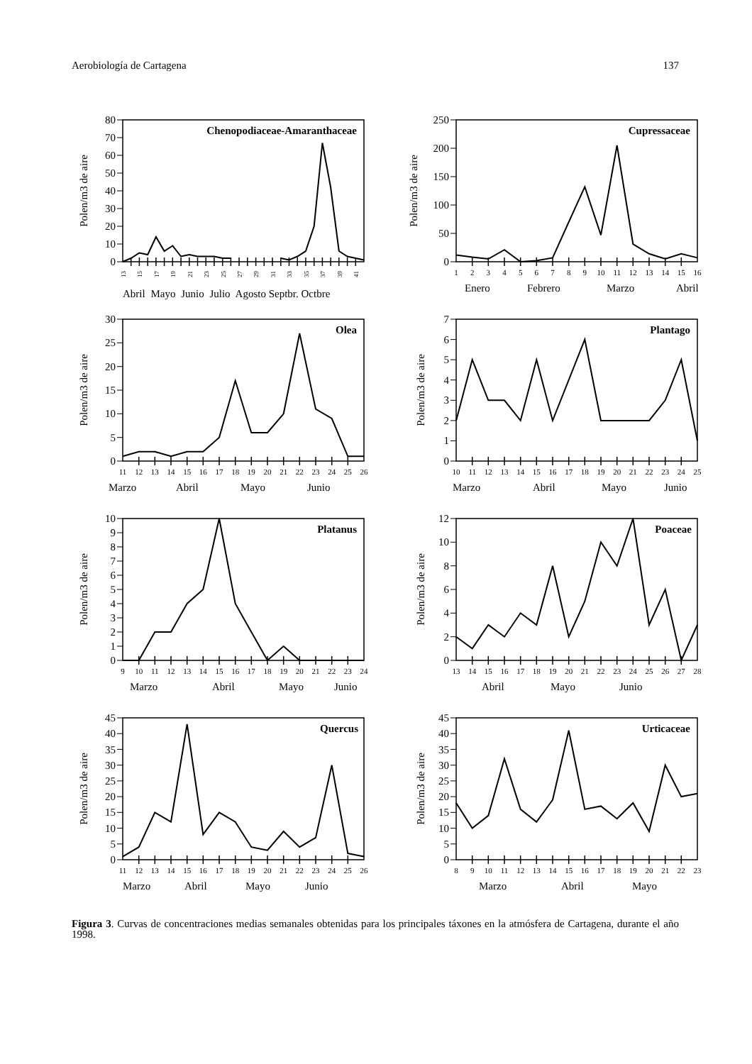Aerobiología de Cartagena 137
Polen/m3 de aire
0
10
20
30
40
50
60
70
80
Chenopodiaceae-Amaranthaceae
13
15
17
19
21
23
25
27
29
31
33
35
37
39
41
Abril Mayo Junio Julio Agosto Septbr. Octbre
Polen/m3 de aire
0
50
100
150
200
250
Cupressaceae
1
2
3
4
5
6
7
8
9
10
11
12
13
14
15
16
Enero
Febrero
Marzo
Abril
Polen/m3 de aire
0
5
10
15
20
25
30
Olea
11
12
13
14
15
16
17
18
19
20
21
22
23
24
25
26
Marzo
Abril
Mayo
Junio
Polen/m3 de aire
0
1
2
3
4
5
6
7
Plantago
10
11
12
13
14
15
16
17
18
19
20
21
22
23
24
25
Marzo
Abril
Mayo
Junio
Polen/m3 de aire
0
1
2
3
4
5
6
7
8
9
10
Platanus
9
10
11
12
13
14
15
16
17
18
19
20
21
22
23
24
Marzo
Abril
Mayo
Junio
Polen/m3 de aire
0
2
4
6
8
10
12
Poaceae
13
14
15
16
17
18
19
20
21
22
23
24
25
26
27
28
Abril
Mayo
Junio
Polen/m3 de aire
0
5
10
15
20
25
30
35
40
45
Quercus
11
12
13
14
15
16
17
18
19
20
21
22
23
24
25
26
Marzo
Abril
Mayo
Junio
Polen/m3 de aire
0
5
10
15
20
25
30
35
40
45
Urticaceae
8
9
10
11
12
13
14
15
16
17
18
19
20
21
22
23
Marzo
Abril
Mayo
Figura 3. Curvas de concentraciones medias semanales obtenidas para los principales táxones en la atmósfera de Cartagena, durante el año 1998.